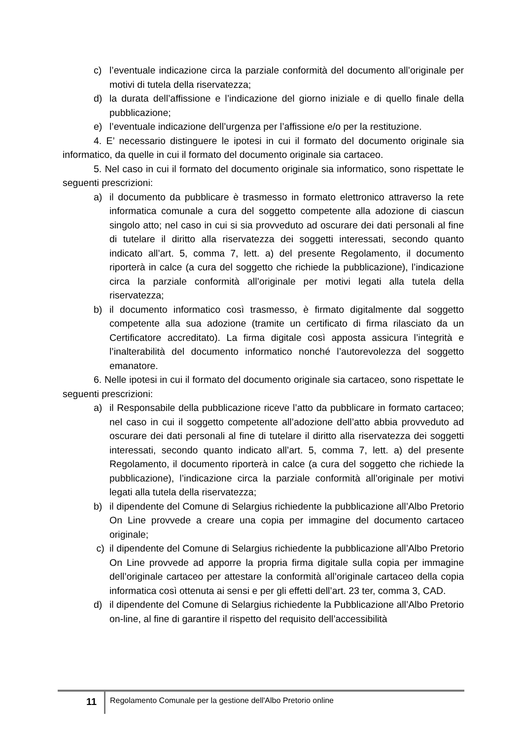c) l’eventuale indicazione circa la parziale conformità del documento all’originale per motivi di tutela della riservatezza;
d) la durata dell’affissione e l’indicazione del giorno iniziale e di quello finale della pubblicazione;
e) l’eventuale indicazione dell’urgenza per l’affissione e/o per la restituzione.
4. E’ necessario distinguere le ipotesi in cui il formato del documento originale sia informatico, da quelle in cui il formato del documento originale sia cartaceo.
5. Nel caso in cui il formato del documento originale sia informatico, sono rispettate le seguenti prescrizioni:
a) il documento da pubblicare è trasmesso in formato elettronico attraverso la rete informatica comunale a cura del soggetto competente alla adozione di ciascun singolo atto; nel caso in cui si sia provveduto ad oscurare dei dati personali al fine di tutelare il diritto alla riservatezza dei soggetti interessati, secondo quanto indicato all’art. 5, comma 7, lett. a) del presente Regolamento, il documento riporterà in calce (a cura del soggetto che richiede la pubblicazione), l’indicazione circa la parziale conformità all’originale per motivi legati alla tutela della riservatezza;
b) il documento informatico così trasmesso, è firmato digitalmente dal soggetto competente alla sua adozione (tramite un certificato di firma rilasciato da un Certificatore accreditato). La firma digitale così apposta assicura l’integrità e l’inalterabilità del documento informatico nonché l’autorevolezza del soggetto emanatore.
6. Nelle ipotesi in cui il formato del documento originale sia cartaceo, sono rispettate le seguenti prescrizioni:
a) il Responsabile della pubblicazione riceve l’atto da pubblicare in formato cartaceo; nel caso in cui il soggetto competente all’adozione dell’atto abbia provveduto ad oscurare dei dati personali al fine di tutelare il diritto alla riservatezza dei soggetti interessati, secondo quanto indicato all’art. 5, comma 7, lett. a) del presente Regolamento, il documento riporterà in calce (a cura del soggetto che richiede la pubblicazione), l’indicazione circa la parziale conformità all’originale per motivi legati alla tutela della riservatezza;
b) il dipendente del Comune di Selargius richiedente la pubblicazione all’Albo Pretorio On Line provvede a creare una copia per immagine del documento cartaceo originale;
c) il dipendente del Comune di Selargius richiedente la pubblicazione all’Albo Pretorio On Line provvede ad apporre la propria firma digitale sulla copia per immagine dell’originale cartaceo per attestare la conformità all’originale cartaceo della copia informatica così ottenuta ai sensi e per gli effetti dell’art. 23 ter, comma 3, CAD.
d) il dipendente del Comune di Selargius richiedente la Pubblicazione all’Albo Pretorio on-line, al fine di garantire il rispetto del requisito dell’accessibilità
11
Regolamento Comunale per la gestione dell'Albo Pretorio online